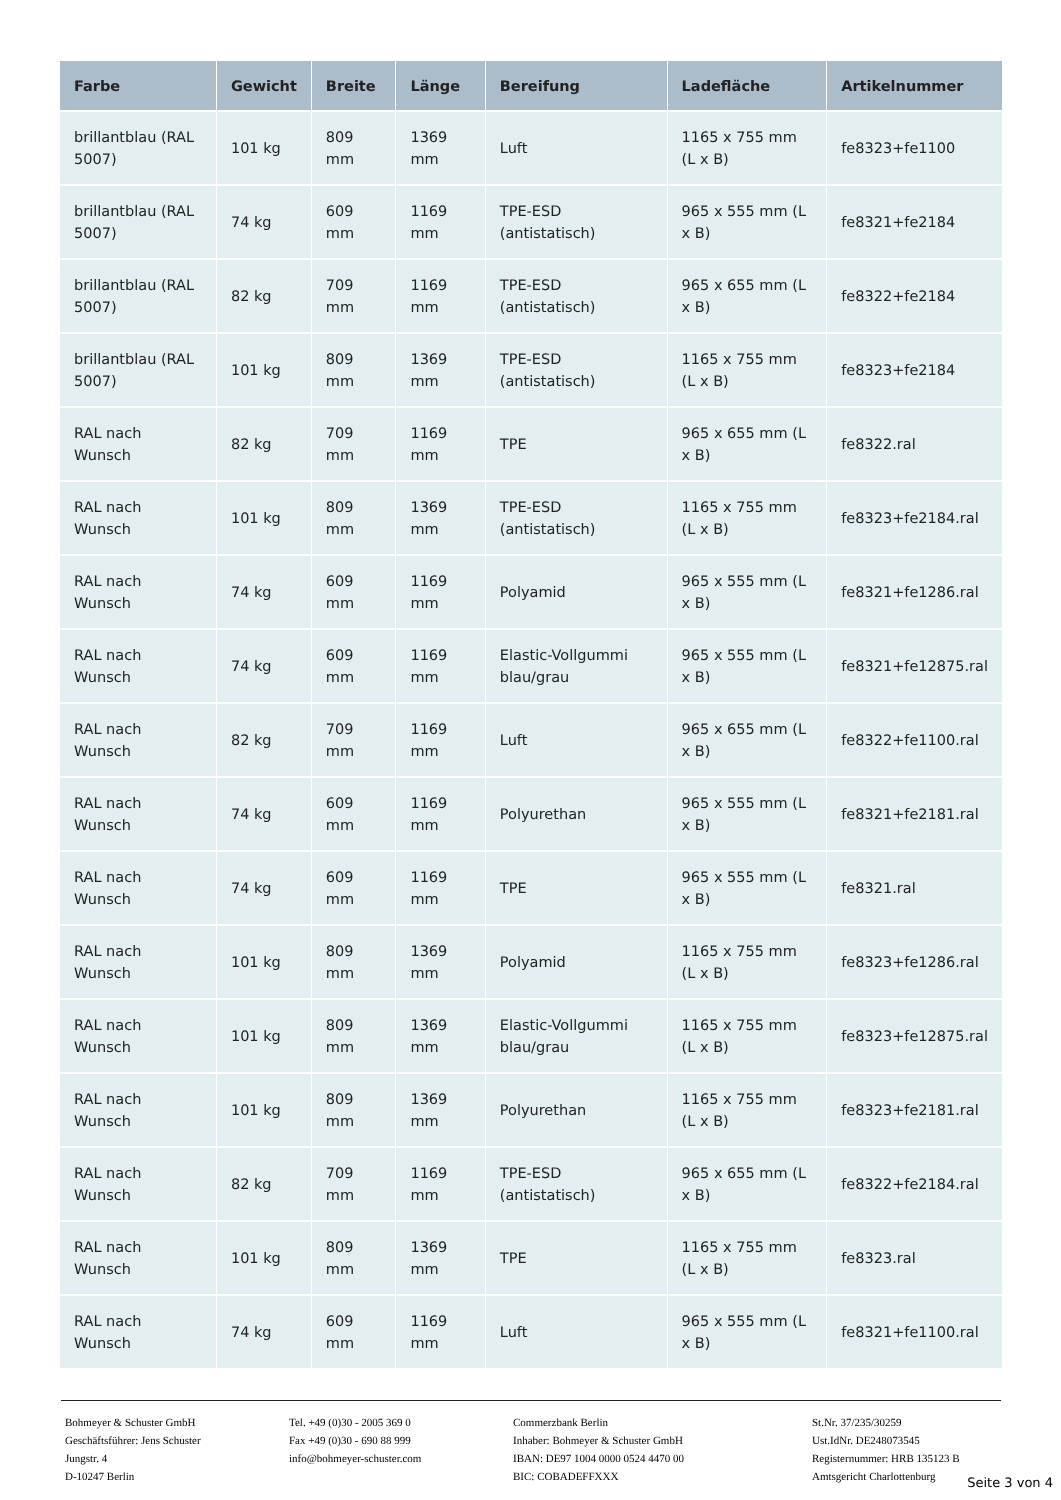| Farbe | Gewicht | Breite | Länge | Bereifung | Ladefläche | Artikelnummer |
| --- | --- | --- | --- | --- | --- | --- |
| brillantblau (RAL 5007) | 101 kg | 809 mm | 1369 mm | Luft | 1165 x 755 mm (L x B) | fe8323+fe1100 |
| brillantblau (RAL 5007) | 74 kg | 609 mm | 1169 mm | TPE-ESD (antistatisch) | 965 x 555 mm (L x B) | fe8321+fe2184 |
| brillantblau (RAL 5007) | 82 kg | 709 mm | 1169 mm | TPE-ESD (antistatisch) | 965 x 655 mm (L x B) | fe8322+fe2184 |
| brillantblau (RAL 5007) | 101 kg | 809 mm | 1369 mm | TPE-ESD (antistatisch) | 1165 x 755 mm (L x B) | fe8323+fe2184 |
| RAL nach Wunsch | 82 kg | 709 mm | 1169 mm | TPE | 965 x 655 mm (L x B) | fe8322.ral |
| RAL nach Wunsch | 101 kg | 809 mm | 1369 mm | TPE-ESD (antistatisch) | 1165 x 755 mm (L x B) | fe8323+fe2184.ral |
| RAL nach Wunsch | 74 kg | 609 mm | 1169 mm | Polyamid | 965 x 555 mm (L x B) | fe8321+fe1286.ral |
| RAL nach Wunsch | 74 kg | 609 mm | 1169 mm | Elastic-Vollgummi blau/grau | 965 x 555 mm (L x B) | fe8321+fe12875.ral |
| RAL nach Wunsch | 82 kg | 709 mm | 1169 mm | Luft | 965 x 655 mm (L x B) | fe8322+fe1100.ral |
| RAL nach Wunsch | 74 kg | 609 mm | 1169 mm | Polyurethan | 965 x 555 mm (L x B) | fe8321+fe2181.ral |
| RAL nach Wunsch | 74 kg | 609 mm | 1169 mm | TPE | 965 x 555 mm (L x B) | fe8321.ral |
| RAL nach Wunsch | 101 kg | 809 mm | 1369 mm | Polyamid | 1165 x 755 mm (L x B) | fe8323+fe1286.ral |
| RAL nach Wunsch | 101 kg | 809 mm | 1369 mm | Elastic-Vollgummi blau/grau | 1165 x 755 mm (L x B) | fe8323+fe12875.ral |
| RAL nach Wunsch | 101 kg | 809 mm | 1369 mm | Polyurethan | 1165 x 755 mm (L x B) | fe8323+fe2181.ral |
| RAL nach Wunsch | 82 kg | 709 mm | 1169 mm | TPE-ESD (antistatisch) | 965 x 655 mm (L x B) | fe8322+fe2184.ral |
| RAL nach Wunsch | 101 kg | 809 mm | 1369 mm | TPE | 1165 x 755 mm (L x B) | fe8323.ral |
| RAL nach Wunsch | 74 kg | 609 mm | 1169 mm | Luft | 965 x 555 mm (L x B) | fe8321+fe1100.ral |
Bohmeyer & Schuster GmbH
Geschäftsführer: Jens Schuster
Jungstr. 4
D-10247 Berlin
Tel. +49 (0)30 - 2005 369 0
Fax +49 (0)30 - 690 88 999
info@bohmeyer-schuster.com
Commerzbank Berlin
Inhaber: Bohmeyer & Schuster GmbH
IBAN: DE97 1004 0000 0524 4470 00
BIC: COBADEFFXXX
St.Nr. 37/235/30259
Ust.IdNr. DE248073545
Registernummer: HRB 135123 B
Amtsgericht Charlottenburg
Seite 3 von 4